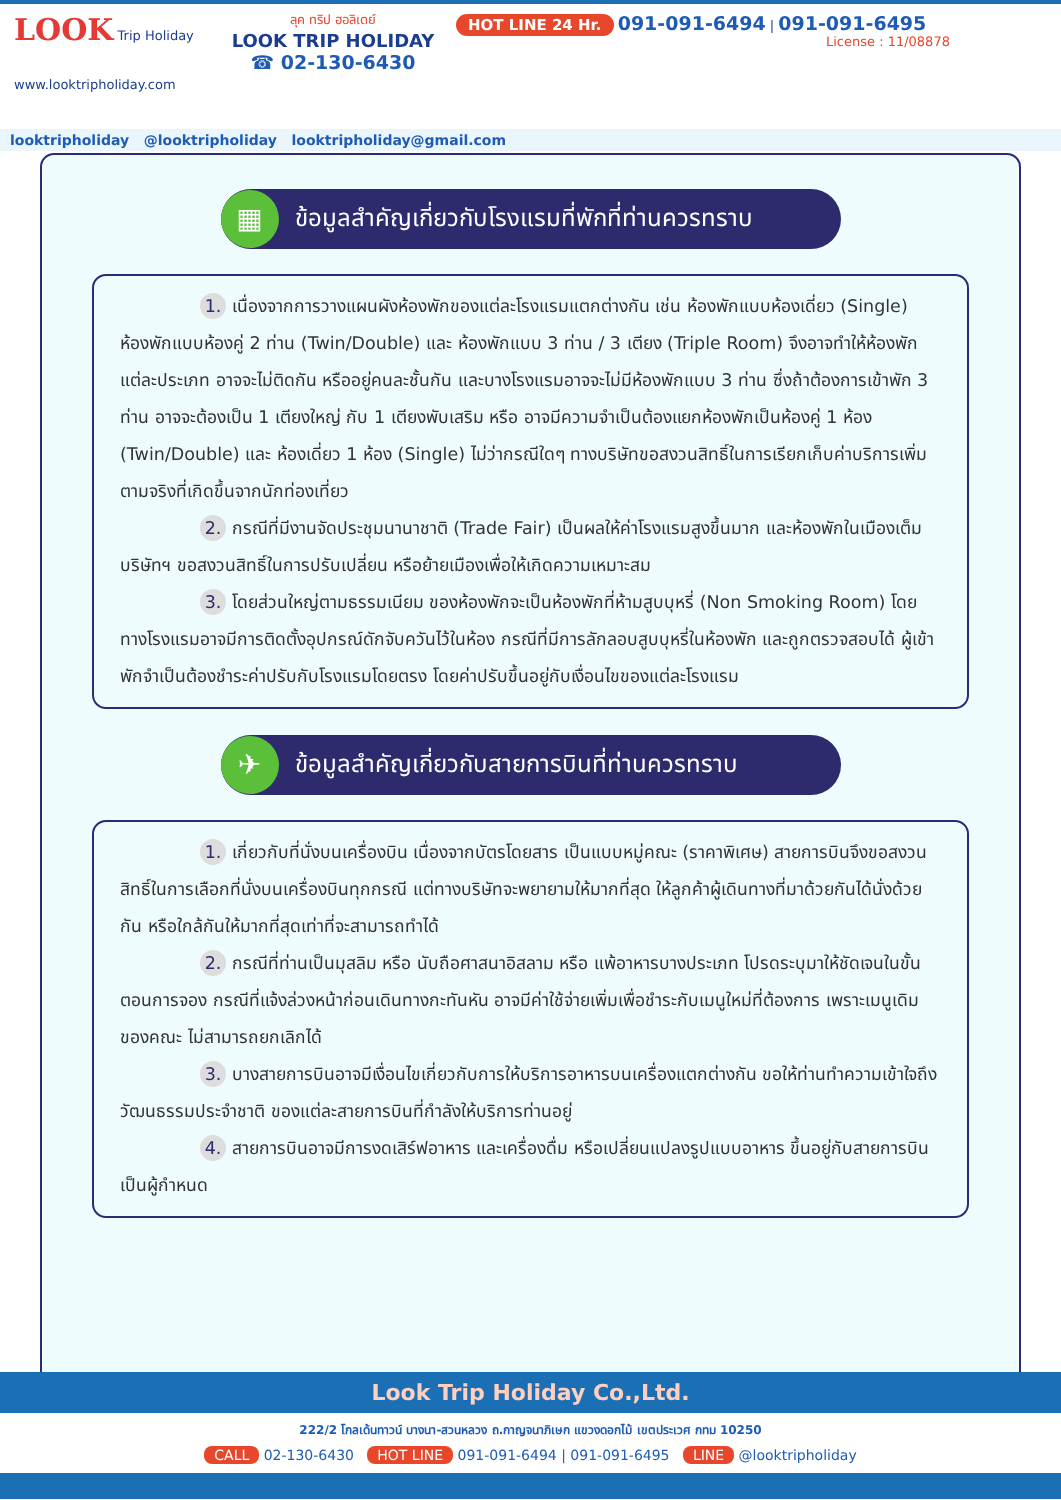LOOK Trip Holiday
www.looktripholiday.com
ลุค ทริป ฮอลิเดย์
LOOK TRIP HOLIDAY
☎ 02-130-6430
HOT LINE 24 Hr. 091-091-6494 | 091-091-6495
License : 11/08878
looktripholiday @looktripholiday looktripholiday@gmail.com
▦
ข้อมูลสำคัญเกี่ยวกับโรงแรมที่พักที่ท่านควรทราบ
1. เนื่องจากการวางแผนผังห้องพักของแต่ละโรงแรมแตกต่างกัน เช่น ห้องพักแบบห้องเดี่ยว (Single) ห้องพักแบบห้องคู่ 2 ท่าน (Twin/Double) และ ห้องพักแบบ 3 ท่าน / 3 เตียง (Triple Room) จึงอาจทำให้ห้องพักแต่ละประเภท อาจจะไม่ติดกัน หรืออยู่คนละชั้นกัน และบางโรงแรมอาจจะไม่มีห้องพักแบบ 3 ท่าน ซึ่งถ้าต้องการเข้าพัก 3 ท่าน อาจจะต้องเป็น 1 เตียงใหญ่ กับ 1 เตียงพับเสริม หรือ อาจมีความจำเป็นต้องแยกห้องพักเป็นห้องคู่ 1 ห้อง (Twin/Double) และ ห้องเดี่ยว 1 ห้อง (Single) ไม่ว่ากรณีใดๆ ทางบริษัทขอสงวนสิทธิ์ในการเรียกเก็บค่าบริการเพิ่มตามจริงที่เกิดขึ้นจากนักท่องเที่ยว
2. กรณีที่มีงานจัดประชุมนานาชาติ (Trade Fair) เป็นผลให้ค่าโรงแรมสูงขึ้นมาก และห้องพักในเมืองเต็ม บริษัทฯ ขอสงวนสิทธิ์ในการปรับเปลี่ยน หรือย้ายเมืองเพื่อให้เกิดความเหมาะสม
3. โดยส่วนใหญ่ตามธรรมเนียม ของห้องพักจะเป็นห้องพักที่ห้ามสูบบุหรี่ (Non Smoking Room) โดยทางโรงแรมอาจมีการติดตั้งอุปกรณ์ดักจับควันไว้ในห้อง กรณีที่มีการลักลอบสูบบุหรี่ในห้องพัก และถูกตรวจสอบได้ ผู้เข้าพักจำเป็นต้องชำระค่าปรับกับโรงแรมโดยตรง โดยค่าปรับขึ้นอยู่กับเงื่อนไขของแต่ละโรงแรม
✈
ข้อมูลสำคัญเกี่ยวกับสายการบินที่ท่านควรทราบ
1. เกี่ยวกับที่นั่งบนเครื่องบิน เนื่องจากบัตรโดยสาร เป็นแบบหมู่คณะ (ราคาพิเศษ) สายการบินจึงขอสงวนสิทธิ์ในการเลือกที่นั่งบนเครื่องบินทุกกรณี แต่ทางบริษัทจะพยายามให้มากที่สุด ให้ลูกค้าผู้เดินทางที่มาด้วยกันได้นั่งด้วยกัน หรือใกล้กันให้มากที่สุดเท่าที่จะสามารถทำได้
2. กรณีที่ท่านเป็นมุสลิม หรือ นับถือศาสนาอิสลาม หรือ แพ้อาหารบางประเภท โปรดระบุมาให้ชัดเจนในขั้นตอนการจอง กรณีที่แจ้งล่วงหน้าก่อนเดินทางกะทันหัน อาจมีค่าใช้จ่ายเพิ่มเพื่อชำระกับเมนูใหม่ที่ต้องการ เพราะเมนูเดิมของคณะ ไม่สามารถยกเลิกได้
3. บางสายการบินอาจมีเงื่อนไขเกี่ยวกับการให้บริการอาหารบนเครื่องแตกต่างกัน ขอให้ท่านทำความเข้าใจถึงวัฒนธรรมประจำชาติ ของแต่ละสายการบินที่กำลังให้บริการท่านอยู่
4. สายการบินอาจมีการงดเสิร์ฟอาหาร และเครื่องดื่ม หรือเปลี่ยนแปลงรูปแบบอาหาร ขึ้นอยู่กับสายการบินเป็นผู้กำหนด
Look Trip Holiday Co.,Ltd.
222/2 โกลเด้นทาวน์ บางนา-สวนหลวง ถ.กาญจนาภิเษก แขวงดอกไม้ เขตประเวศ กทม 10250
CALL 02-130-6430 HOT LINE 091-091-6494 | 091-091-6495 LINE @looktripholiday